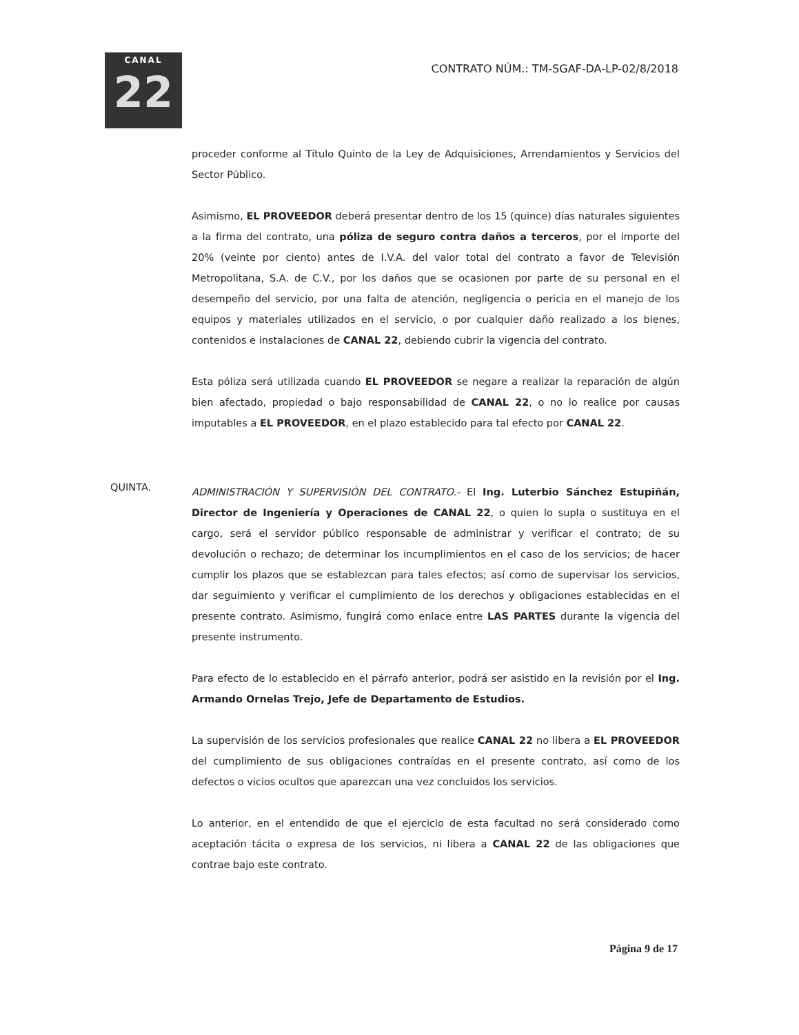CANAL
22
CONTRATO NÚM.: TM-SGAF-DA-LP-02/8/2018
proceder conforme al Título Quinto de la Ley de Adquisiciones, Arrendamientos y Servicios del Sector Público.
Asimismo, EL PROVEEDOR deberá presentar dentro de los 15 (quince) días naturales siguientes a la firma del contrato, una póliza de seguro contra daños a terceros, por el importe del 20% (veinte por ciento) antes de I.V.A. del valor total del contrato a favor de Televisión Metropolitana, S.A. de C.V., por los daños que se ocasionen por parte de su personal en el desempeño del servicio, por una falta de atención, negligencia o pericia en el manejo de los equipos y materiales utilizados en el servicio, o por cualquier daño realizado a los bienes, contenidos e instalaciones de CANAL 22, debiendo cubrir la vigencia del contrato.
Esta póliza será utilizada cuando EL PROVEEDOR se negare a realizar la reparación de algún bien afectado, propiedad o bajo responsabilidad de CANAL 22, o no lo realice por causas imputables a EL PROVEEDOR, en el plazo establecido para tal efecto por CANAL 22.
QUINTA.
ADMINISTRACIÓN Y SUPERVISIÓN DEL CONTRATO.- El Ing. Luterbio Sánchez Estupiñán, Director de Ingeniería y Operaciones de CANAL 22, o quien lo supla o sustituya en el cargo, será el servidor público responsable de administrar y verificar el contrato; de su devolución o rechazo; de determinar los incumplimientos en el caso de los servicios; de hacer cumplir los plazos que se establezcan para tales efectos; así como de supervisar los servicios, dar seguimiento y verificar el cumplimiento de los derechos y obligaciones establecidas en el presente contrato. Asimismo, fungirá como enlace entre LAS PARTES durante la vigencia del presente instrumento.
Para efecto de lo establecido en el párrafo anterior, podrá ser asistido en la revisión por el Ing. Armando Ornelas Trejo, Jefe de Departamento de Estudios.
La supervisión de los servicios profesionales que realice CANAL 22 no libera a EL PROVEEDOR del cumplimiento de sus obligaciones contraídas en el presente contrato, así como de los defectos o vicios ocultos que aparezcan una vez concluidos los servicios.
Lo anterior, en el entendido de que el ejercicio de esta facultad no será considerado como aceptación tácita o expresa de los servicios, ni libera a CANAL 22 de las obligaciones que contrae bajo este contrato.
Página 9 de 17